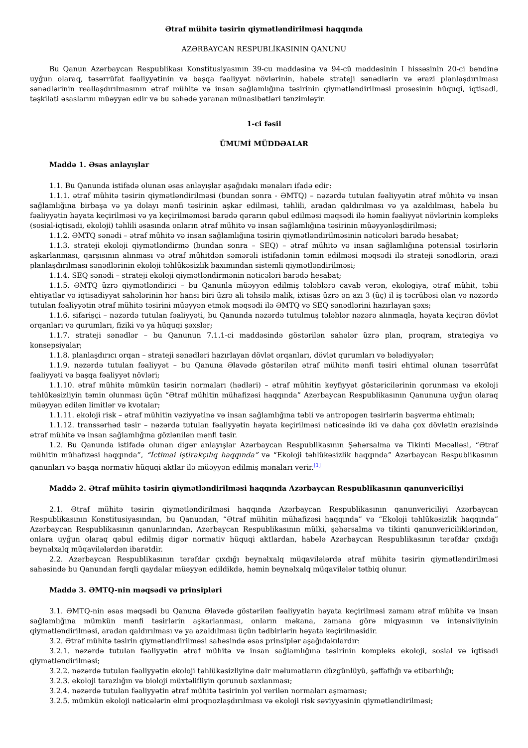Ətraf mühitə təsirin qiymətləndirilməsi haqqında
AZƏRBAYCAN RESPUBLİKASININ QANUNU
Bu Qanun Azərbaycan Respublikası Konstitusiyasının 39-cu maddəsinə və 94-cü maddəsinin I hissəsinin 20-ci bəndinə uyğun olaraq, təsərrüfat fəaliyyətinin və başqa fəaliyyət növlərinin, habelə strateji sənədlərin və ərazi planlaşdırılması sənədlərinin reallaşdırılmasının ətraf mühitə və insan sağlamlığına təsirinin qiymətləndirilməsi prosesinin hüquqi, iqtisadi, təşkilati əsaslarını müəyyən edir və bu sahədə yaranan münasibətləri tənzimləyir.
1-ci fəsil
ÜMUMİ MÜDDƏALAR
Maddə 1. Əsas anlayışlar
1.1. Bu Qanunda istifadə olunan əsas anlayışlar aşağıdakı mənaları ifadə edir:
1.1.1. ətraf mühitə təsirin qiymətləndirilməsi (bundan sonra - ƏMTQ) – nəzərdə tutulan fəaliyyətin ətraf mühitə və insan sağlamlığına birbaşa və ya dolayı mənfi təsirinin aşkar edilməsi, təhlili, aradan qaldırılması və ya azaldılması, habelə bu fəaliyyətin həyata keçirilməsi və ya keçirilməməsi barədə qərarın qəbul edilməsi məqsədi ilə həmin fəaliyyət növlərinin kompleks (sosial-iqtisadi, ekoloji) təhlili əsasında onların ətraf mühitə və insan sağlamlığına təsirinin müəyyənləşdirilməsi;
1.1.2. ƏMTQ sənədi – ətraf mühitə və insan sağlamlığına təsirin qiymətləndirilməsinin nəticələri barədə hesabat;
1.1.3. strateji ekoloji qiymətləndirmə (bundan sonra – SEQ) – ətraf mühitə və insan sağlamlığına potensial təsirlərin aşkarlanması, qarşısının alınması və ətraf mühitdən səmərəli istifadənin təmin edilməsi məqsədi ilə strateji sənədlərin, ərazi planlaşdırılması sənədlərinin ekoloji təhlükəsizlik baxımından sistemli qiymətləndirilməsi;
1.1.4. SEQ sənədi – strateji ekoloji qiymətləndirmənin nəticələri barədə hesabat;
1.1.5. ƏMTQ üzrə qiymətləndirici – bu Qanunla müəyyən edilmiş tələblərə cavab verən, ekologiya, ətraf mühit, təbii ehtiyatlar və iqtisadiyyat sahələrinin hər hansı biri üzrə ali təhsilə malik, ixtisas üzrə ən azı 3 (üç) il iş təcrübəsi olan və nəzərdə tutulan fəaliyyətin ətraf mühitə təsirini müəyyən etmək məqsədi ilə ƏMTQ və SEQ sənədlərini hazırlayan şəxs;
1.1.6. sifarişçi – nəzərdə tutulan fəaliyyəti, bu Qanunda nəzərdə tutulmuş tələblər nəzərə alınmaqla, həyata keçirən dövlət orqanları və qurumları, fiziki və ya hüquqi şəxslər;
1.1.7. strateji sənədlər – bu Qanunun 7.1.1-ci maddəsində göstərilən sahələr üzrə plan, proqram, strategiya və konsepsiyalar;
1.1.8. planlaşdırıcı orqan – strateji sənədləri hazırlayan dövlət orqanları, dövlət qurumları və bələdiyyələr;
1.1.9. nəzərdə tutulan fəaliyyət – bu Qanuna Əlavədə göstərilən ətraf mühitə mənfi təsiri ehtimal olunan təsərrüfat fəaliyyəti və başqa fəaliyyət növləri;
1.1.10. ətraf mühitə mümkün təsirin normaları (hədləri) – ətraf mühitin keyfiyyət göstəricilərinin qorunması və ekoloji təhlükəsizliyin təmin olunması üçün “Ətraf mühitin mühafizəsi haqqında” Azərbaycan Respublikasının Qanununa uyğun olaraq müəyyən edilən limitlər və kvotalar;
1.1.11. ekoloji risk – ətraf mühitin vəziyyətinə və insan sağlamlığına təbii və antropogen təsirlərin başvermə ehtimalı;
1.1.12. transsərhəd təsir – nəzərdə tutulan fəaliyyətin həyata keçirilməsi nəticəsində iki və daha çox dövlətin ərazisində ətraf mühitə və insan sağlamlığına gözlənilən mənfi təsir.
1.2. Bu Qanunda istifadə olunan digər anlayışlar Azərbaycan Respublikasının Şəhərsalma və Tikinti Məcəlləsi, “Ətraf mühitin mühafizəsi haqqında”, “İctimai iştirakçılıq haqqında” və “Ekoloji təhlükəsizlik haqqında” Azərbaycan Respublikasının qanunları və başqa normativ hüquqi aktlar ilə müəyyən edilmiş mənaları verir.<sup>[1]</sup>
Maddə 2. Ətraf mühitə təsirin qiymətləndirilməsi haqqında Azərbaycan Respublikasının qanunvericiliyi
2.1. Ətraf mühitə təsirin qiymətləndirilməsi haqqında Azərbaycan Respublikasının qanunvericiliyi Azərbaycan Respublikasının Konstitusiyasından, bu Qanundan, “Ətraf mühitin mühafizəsi haqqında” və “Ekoloji təhlükəsizlik haqqında” Azərbaycan Respublikasının qanunlarından, Azərbaycan Respublikasının mülki, şəhərsalma və tikinti qanunvericiliklərindən, onlara uyğun olaraq qəbul edilmiş digər normativ hüquqi aktlardan, habelə Azərbaycan Respublikasının tərəfdar çıxdığı beynəlxalq müqavilələrdən ibarətdir.
2.2. Azərbaycan Respublikasının tərəfdar çıxdığı beynəlxalq müqavilələrdə ətraf mühitə təsirin qiymətləndirilməsi sahəsində bu Qanundan fərqli qaydalar müəyyən edildikdə, həmin beynəlxalq müqavilələr tətbiq olunur.
Maddə 3. ƏMTQ-nin məqsədi və prinsipləri
3.1. ƏMTQ-nin əsas məqsədi bu Qanuna Əlavədə göstərilən fəaliyyətin həyata keçirilməsi zamanı ətraf mühitə və insan sağlamlığına mümkün mənfi təsirlərin aşkarlanması, onların məkana, zamana görə miqyasının və intensivliyinin qiymətləndirilməsi, aradan qaldırılması və ya azaldılması üçün tədbirlərin həyata keçirilməsidir.
3.2. Ətraf mühitə təsirin qiymətləndirilməsi sahəsində əsas prinsiplər aşağıdakılardır:
3.2.1. nəzərdə tutulan fəaliyyətin ətraf mühitə və insan sağlamlığına təsirinin kompleks ekoloji, sosial və iqtisadi qiymətləndirilməsi;
3.2.2. nəzərdə tutulan fəaliyyətin ekoloji təhlükəsizliyinə dair məlumatların düzgünlüyü, şəffaflığı və etibarlılığı;
3.2.3. ekoloji tarazlığın və bioloji müxtəlifliyin qorunub saxlanması;
3.2.4. nəzərdə tutulan fəaliyyətin ətraf mühitə təsirinin yol verilən normaları aşmaması;
3.2.5. mümkün ekoloji nəticələrin elmi proqnozlaşdırılması və ekoloji risk səviyyəsinin qiymətləndirilməsi;